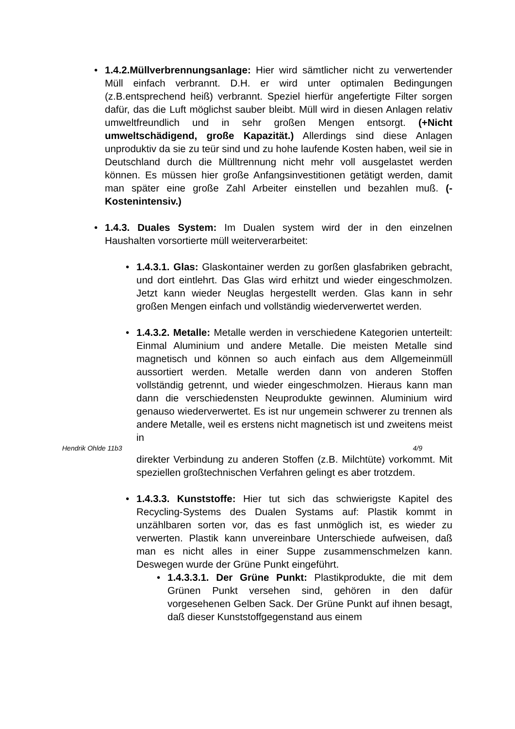• 1.4.2.Müllverbrennungsanlage: Hier wird sämtlicher nicht zu verwertender Müll einfach verbrannt. D.H. er wird unter optimalen Bedingungen (z.B.entsprechend heiß) verbrannt. Speziel hierfür angefertigte Filter sorgen dafür, das die Luft möglichst sauber bleibt. Müll wird in diesen Anlagen relativ umweltfreundlich und in sehr großen Mengen entsorgt. (+Nicht umweltschädigend, große Kapazität.) Allerdings sind diese Anlagen unproduktiv da sie zu teür sind und zu hohe laufende Kosten haben, weil sie in Deutschland durch die Mülltrennung nicht mehr voll ausgelastet werden können. Es müssen hier große Anfangsinvestitionen getätigt werden, damit man später eine große Zahl Arbeiter einstellen und bezahlen muß. (-Kostenintensiv.)
• 1.4.3. Duales System: Im Dualen system wird der in den einzelnen Haushalten vorsortierte müll weiterverarbeitet:
• 1.4.3.1. Glas: Glaskontainer werden zu gorßen glasfabriken gebracht, und dort eintlehrt. Das Glas wird erhitzt und wieder eingeschmolzen. Jetzt kann wieder Neuglas hergestellt werden. Glas kann in sehr großen Mengen einfach und vollständig wiederverwertet werden.
• 1.4.3.2. Metalle: Metalle werden in verschiedene Kategorien unterteilt: Einmal Aluminium und andere Metalle. Die meisten Metalle sind magnetisch und können so auch einfach aus dem Allgemeinmüll aussortiert werden. Metalle werden dann von anderen Stoffen vollständig getrennt, und wieder eingeschmolzen. Hieraus kann man dann die verschiedensten Neuprodukte gewinnen. Aluminium wird genauso wiederverwertet. Es ist nur ungemein schwerer zu trennen als andere Metalle, weil es erstens nicht magnetisch ist und zweitens meist in
Hendrik Ohlde 11b3 4/9
direkter Verbindung zu anderen Stoffen (z.B. Milchtüte) vorkommt. Mit speziellen großtechnischen Verfahren gelingt es aber trotzdem.
• 1.4.3.3. Kunststoffe: Hier tut sich das schwierigste Kapitel des Recycling-Systems des Dualen Systams auf: Plastik kommt in unzählbaren sorten vor, das es fast unmöglich ist, es wieder zu verwerten. Plastik kann unvereinbare Unterschiede aufweisen, daß man es nicht alles in einer Suppe zusammenschmelzen kann. Deswegen wurde der Grüne Punkt eingeführt.
• 1.4.3.3.1. Der Grüne Punkt: Plastikprodukte, die mit dem Grünen Punkt versehen sind, gehören in den dafür vorgesehenen Gelben Sack. Der Grüne Punkt auf ihnen besagt, daß dieser Kunststoffgegenstand aus einem